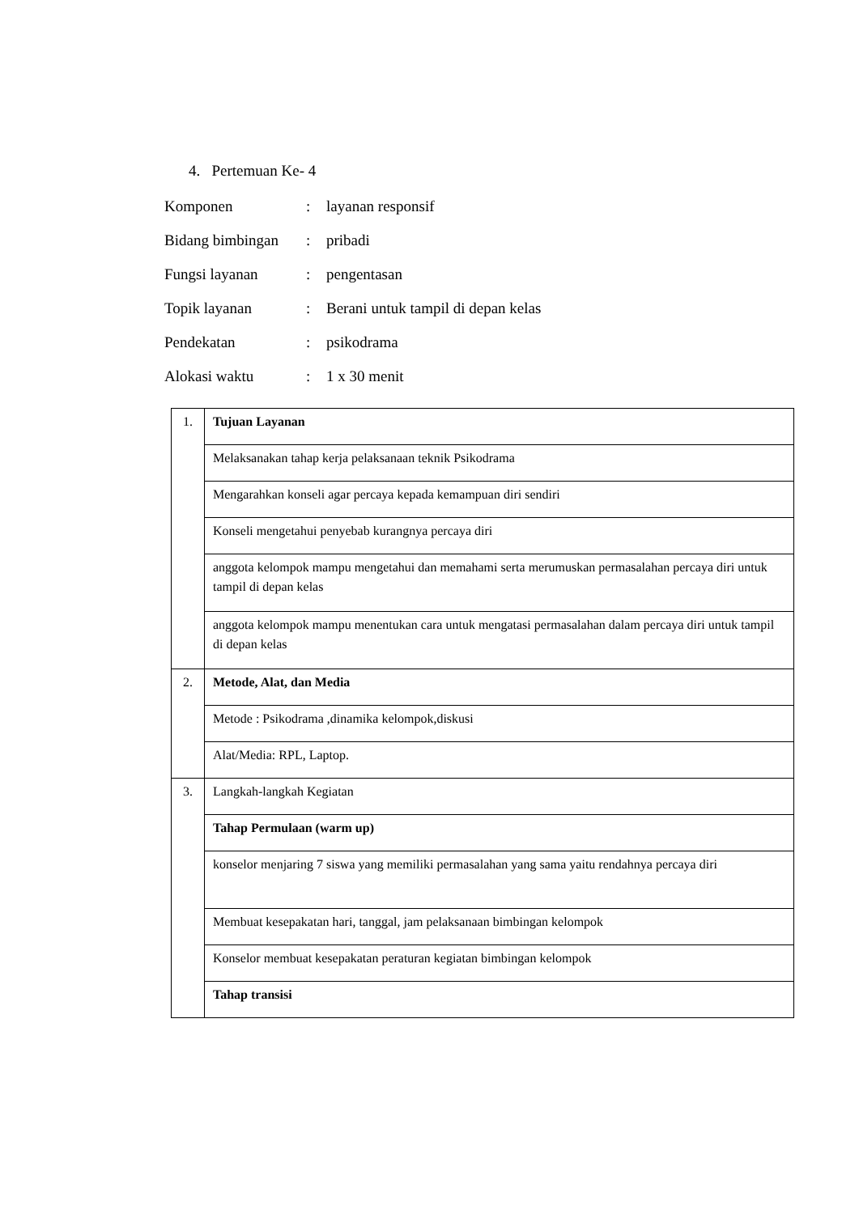4. Pertemuan Ke- 4
| Komponen | : | layanan responsif |
| Bidang bimbingan | : | pribadi |
| Fungsi layanan | : | pengentasan |
| Topik layanan | : | Berani untuk tampil di depan kelas |
| Pendekatan | : | psikodrama |
| Alokasi waktu | : | 1 x 30 menit |
| 1. | Tujuan Layanan |
| | Melaksanakan tahap kerja pelaksanaan teknik Psikodrama |
| | Mengarahkan konseli agar percaya kepada kemampuan diri sendiri |
| | Konseli mengetahui penyebab kurangnya percaya diri |
| | anggota kelompok mampu mengetahui dan memahami serta merumuskan permasalahan percaya diri untuk tampil di depan kelas |
| | anggota kelompok mampu menentukan cara untuk mengatasi permasalahan dalam percaya diri untuk tampil di depan kelas |
| 2. | Metode, Alat, dan Media |
| | Metode : Psikodrama ,dinamika kelompok,diskusi |
| | Alat/Media: RPL, Laptop. |
| 3. | Langkah-langkah Kegiatan |
| | Tahap Permulaan (warm up) |
| | konselor menjaring 7 siswa yang memiliki permasalahan yang sama yaitu rendahnya percaya diri |
| | Membuat kesepakatan hari, tanggal, jam pelaksanaan bimbingan kelompok |
| | Konselor membuat kesepakatan peraturan kegiatan bimbingan kelompok |
| | Tahap transisi |